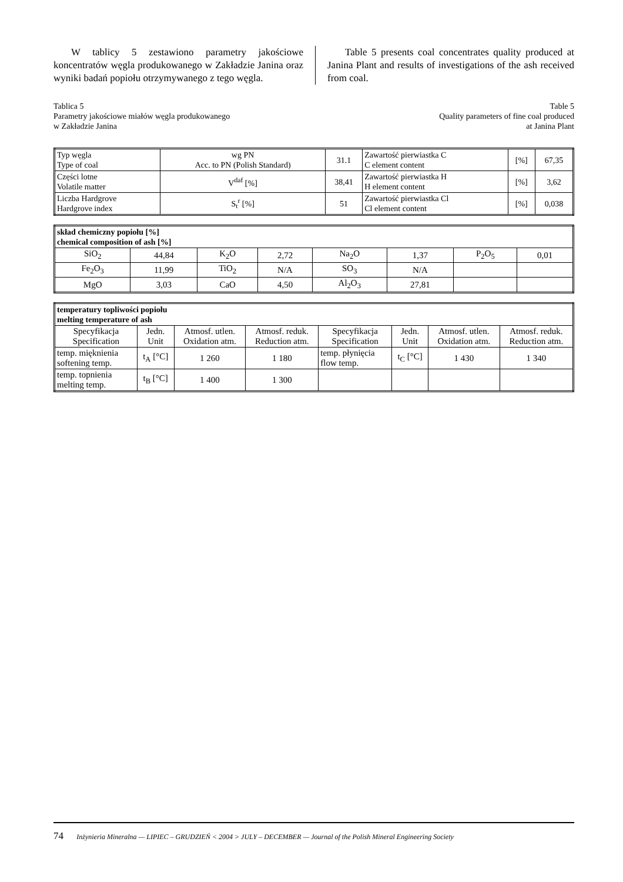W tablicy 5 zestawiono parametry jakościowe koncentratów węgla produkowanego w Zakładzie Janina oraz wyniki badań popiołu otrzymywanego z tego węgla.
Table 5 presents coal concentrates quality produced at Janina Plant and results of investigations of the ash received from coal.
Tablica 5
Parametry jakościowe miałów węgla produkowanego
w Zakładzie Janina
Table 5
Quality parameters of fine coal produced
at Janina Plant
| Typ węgla Type of coal | wg PN Acc. to PN (Polish Standard) | 31.1 | Zawartość pierwiastka C C element content | [%] | 67,35 |
| Części lotne Volatile matter | V<sup>daf</sup> [%] | 38,41 | Zawartość pierwiastka H H element content | [%] | 3,62 |
| Liczba Hardgrove Hardgrove index | S<sub>t</sub><sup>r</sup> [%] | 51 | Zawartość pierwiastka Cl Cl element content | [%] | 0,038 |
| skład chemiczny popiołu [%] chemical composition of ash [%] | | | | | | | |
| --- | --- | --- | --- | --- | --- | --- | --- |
| SiO<sub>2</sub> | 44,84 | K<sub>2</sub>O | 2,72 | Na<sub>2</sub>O | 1,37 | P<sub>2</sub>O<sub>5</sub> | 0,01 |
| Fe<sub>2</sub>O<sub>3</sub> | 11,99 | TiO<sub>2</sub> | N/A | SO<sub>3</sub> | N/A | | |
| MgO | 3,03 | CaO | 4,50 | Al<sub>2</sub>O<sub>3</sub> | 27,81 | | |
| temperatury topliwości popiołu melting temperature of ash | | | | | | | |
| --- | --- | --- | --- | --- | --- | --- | --- |
| Specyfikacja Specification | Jedn. Unit | Atmosf. utlen. Oxidation atm. | Atmosf. reduk. Reduction atm. | Specyfikacja Specification | Jedn. Unit | Atmosf. utlen. Oxidation atm. | Atmosf. reduk. Reduction atm. |
| temp. mięknienia softening temp. | t<sub>A</sub> [°C] | 1 260 | 1 180 | temp. płynięcia flow temp. | t<sub>C</sub> [°C] | 1 430 | 1 340 |
| temp. topnienia melting temp. | t<sub>B</sub> [°C] | 1 400 | 1 300 | | | | |
74 Inżynieria Mineralna — LIPIEC – GRUDZIEŃ < 2004 > JULY – DECEMBER — Journal of the Polish Mineral Engineering Society